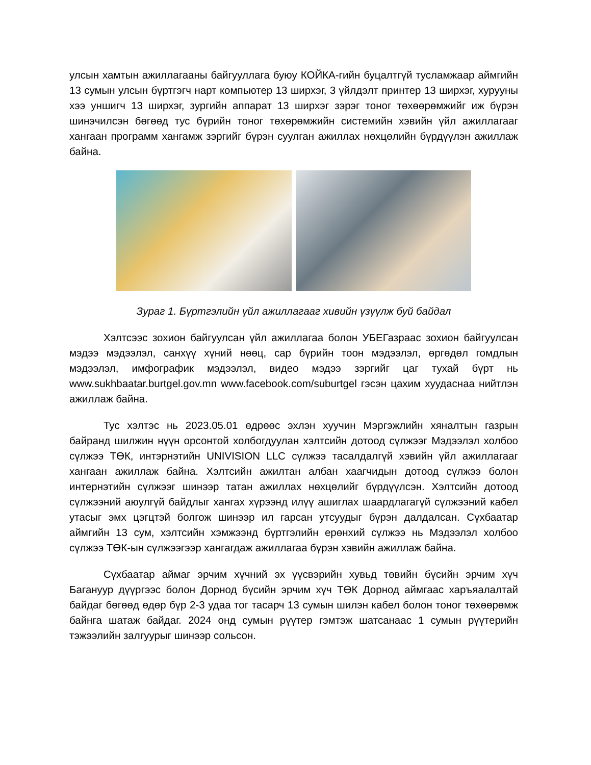улсын хамтын ажиллагааны байгууллага буюу КОЙКА-гийн буцалтгүй тусламжаар аймгийн 13 сумын улсын бүртгэгч нарт компьютер 13 ширхэг, 3 үйлдэлт принтер 13 ширхэг, хурууны хээ уншигч 13 ширхэг, зургийн аппарат 13 ширхэг зэрэг тоног төхөөрөмжийг иж бүрэн шинэчилсэн бөгөөд тус бүрийн тоног төхөрөмжийн системийн хэвийн үйл ажиллагааг хангаан программ хангамж зэргийг бүрэн суулган ажиллах нөхцөлийн бүрдүүлэн ажиллаж байна.
Зураг 1. Бүртгэлийн үйл ажиллагааг хивийн үзүүлж буй байдал
Хэлтсээс зохион байгуулсан үйл ажиллагаа болон УБЕГазраас зохион байгуулсан мэдээ мэдээлэл, санхүү хүний нөөц, сар бүрийн тоон мэдээлэл, өргөдөл гомдлын мэдээлэл, имфографик мэдээлэл, видео мэдээ зэргийг цаг тухай бүрт нь www.sukhbaatar.burtgel.gov.mn www.facebook.com/suburtgel гэсэн цахим хуудаснаа нийтлэн ажиллаж байна.
Тус хэлтэс нь 2023.05.01 өдрөөс эхлэн хуучин Мэргэжлийн хяналтын газрын байранд шилжин нүүн орсонтой холбогдуулан хэлтсийн дотоод сүлжээг Мэдээлэл холбоо сүлжээ ТӨК, интэрнэтийн UNIVISION LLC сүлжээ тасалдалгүй хэвийн үйл ажиллагааг хангаан ажиллаж байна. Хэлтсийн ажилтан албан хаагчидын дотоод сүлжээ болон интернэтийн сүлжээг шинээр татан ажиллах нөхцөлийг бүрдүүлсэн. Хэлтсийн дотоод сүлжээний аюулгүй байдлыг хангах хүрээнд илүү ашиглах шаардлагагүй сүлжээний кабел утасыг эмх цэгцтэй болгож шинээр ил гарсан утсуудыг бүрэн далдалсан. Сүхбаатар аймгийн 13 сум, хэлтсийн хэмжээнд бүртгэлийн ерөнхий сүлжээ нь Мэдээлэл холбоо сүлжээ ТӨК-ын сүлжээгээр хангагдаж ажиллагаа бүрэн хэвийн ажиллаж байна.
Сүхбаатар аймаг эрчим хүчний эх үүсвэрийн хувьд төвийн бүсийн эрчим хүч Багануур дүүргээс болон Дорнод бүсийн эрчим хүч ТӨК Дорнод аймгаас харъяалалтай байдаг бөгөөд өдөр бүр 2-3 удаа тог тасарч 13 сумын шилэн кабел болон тоног төхөөрөмж байнга шатаж байдаг. 2024 онд сумын рүүтер гэмтэж шатсанаас 1 сумын рүүтерийн тэжээлийн залгуурыг шинээр сольсон.